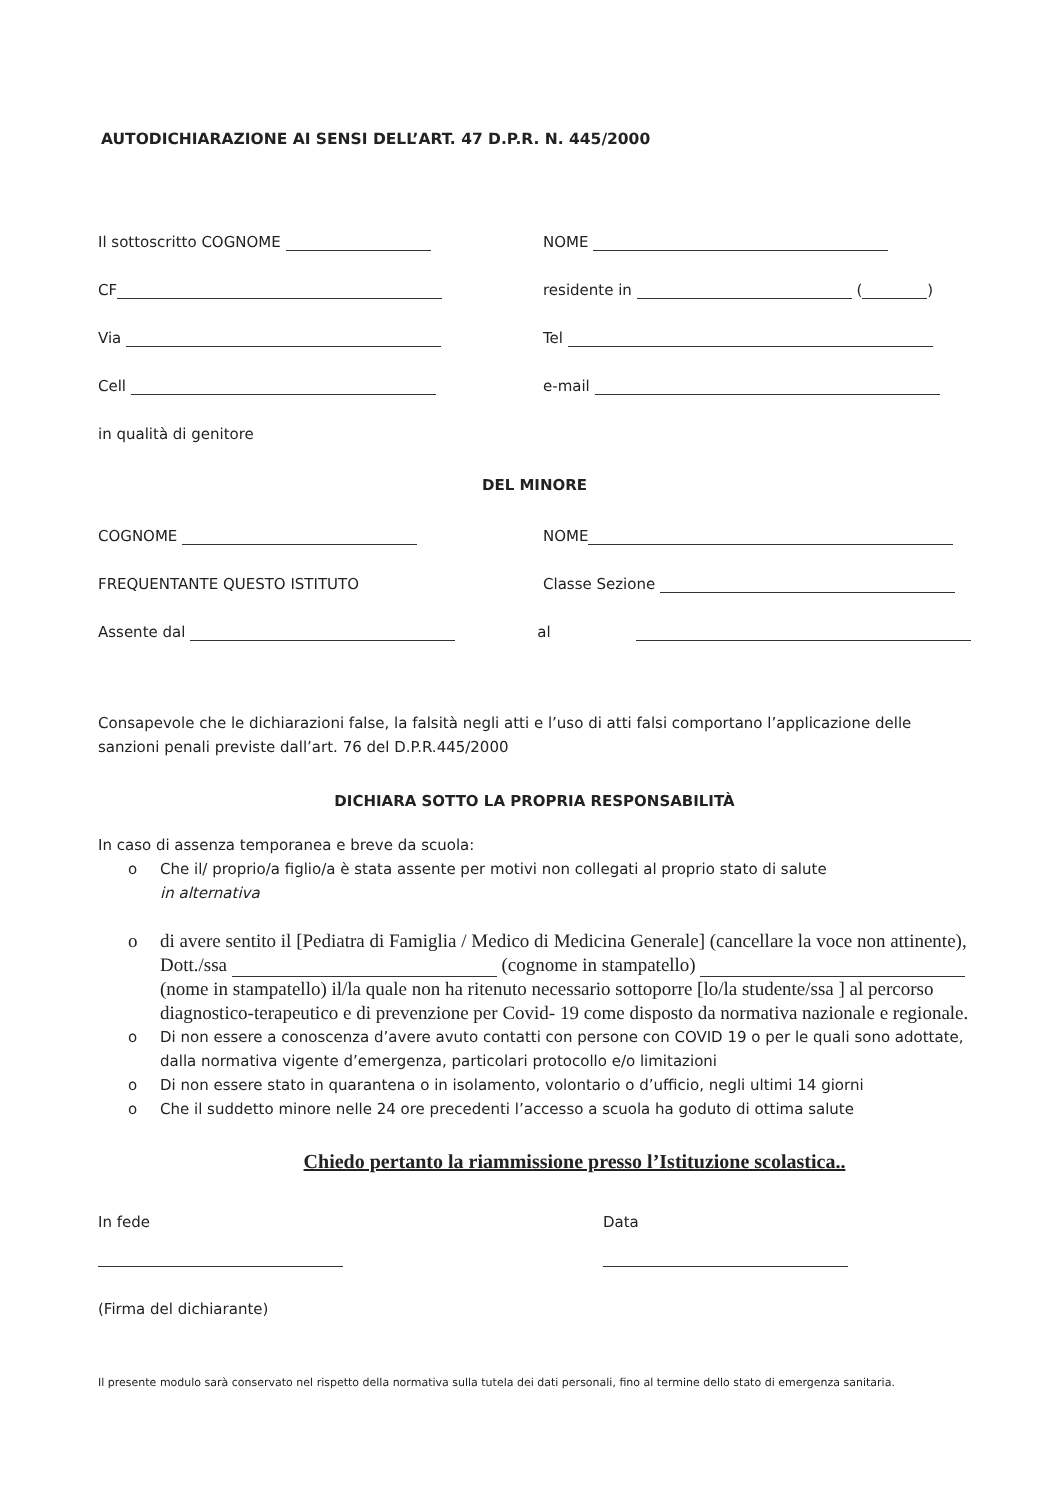AUTODICHIARAZIONE AI SENSI DELL’ART. 47 D.P.R. N. 445/2000
Il sottoscritto COGNOME NOME
CF residente in ( )
Via Tel
Cell e-mail
in qualità di genitore
DEL MINORE
COGNOME NOME
FREQUENTANTE QUESTO ISTITUTO Classe Sezione
Assente dal al
Consapevole che le dichiarazioni false, la falsità negli atti e l’uso di atti falsi comportano l’applicazione delle sanzioni penali previste dall’art. 76 del D.P.R.445/2000
DICHIARA SOTTO LA PROPRIA RESPONSABILITÀ
In caso di assenza temporanea e breve da scuola:
o Che il/ proprio/a figlio/a è stata assente per motivi non collegati al proprio stato di salute
in alternativa
o di avere sentito il [Pediatra di Famiglia / Medico di Medicina Generale] (cancellare la voce non attinente), Dott./ssa (cognome in stampatello) (nome in stampatello) il/la quale non ha ritenuto necessario sottoporre [lo/la studente/ssa ] al percorso diagnostico-terapeutico e di prevenzione per Covid- 19 come disposto da normativa nazionale e regionale.
o Di non essere a conoscenza d’avere avuto contatti con persone con COVID 19 o per le quali sono adottate, dalla normativa vigente d’emergenza, particolari protocollo e/o limitazioni
o Di non essere stato in quarantena o in isolamento, volontario o d’ufficio, negli ultimi 14 giorni
o Che il suddetto minore nelle 24 ore precedenti l’accesso a scuola ha goduto di ottima salute
Chiedo pertanto la riammissione presso l’Istituzione scolastica..
In fede
Data
(Firma del dichiarante)
Il presente modulo sarà conservato nel rispetto della normativa sulla tutela dei dati personali, fino al termine dello stato di emergenza sanitaria.